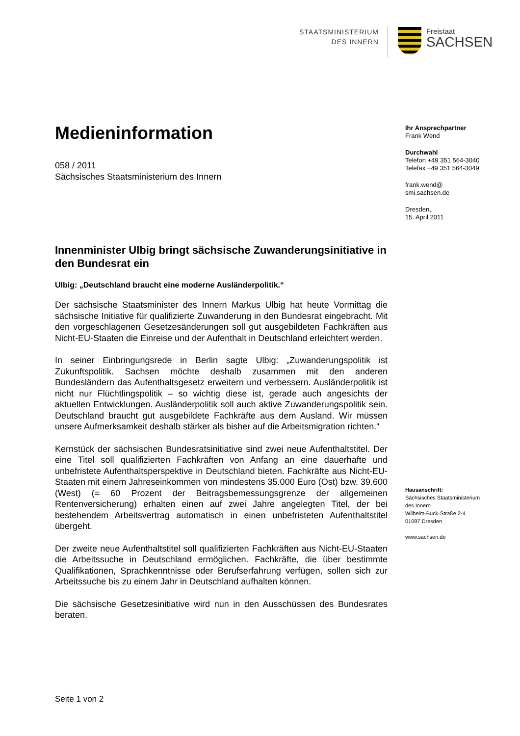STAATSMINISTERIUM
DES INNERN
Freistaat
SACHSEN
Medieninformation
058 / 2011
Sächsisches Staatsministerium des Innern
Innenminister Ulbig bringt sächsische Zuwanderungsinitiative in den Bundesrat ein
Ulbig: „Deutschland braucht eine moderne Ausländerpolitik.“
Der sächsische Staatsminister des Innern Markus Ulbig hat heute Vormittag die sächsische Initiative für qualifizierte Zuwanderung in den Bundesrat eingebracht. Mit den vorgeschlagenen Gesetzesänderungen soll gut ausgebildeten Fachkräften aus Nicht-EU-Staaten die Einreise und der Aufenthalt in Deutschland erleichtert werden.
In seiner Einbringungsrede in Berlin sagte Ulbig: „Zuwanderungspolitik ist Zukunftspolitik. Sachsen möchte deshalb zusammen mit den anderen Bundesländern das Aufenthaltsgesetz erweitern und verbessern. Ausländerpolitik ist nicht nur Flüchtlingspolitik – so wichtig diese ist, gerade auch angesichts der aktuellen Entwicklungen. Ausländerpolitik soll auch aktive Zuwanderungspolitik sein. Deutschland braucht gut ausgebildete Fachkräfte aus dem Ausland. Wir müssen unsere Aufmerksamkeit deshalb stärker als bisher auf die Arbeitsmigration richten.“
Kernstück der sächsischen Bundesratsinitiative sind zwei neue Aufenthaltstitel. Der eine Titel soll qualifizierten Fachkräften von Anfang an eine dauerhafte und unbefristete Aufenthaltsperspektive in Deutschland bieten. Fachkräfte aus Nicht-EU-Staaten mit einem Jahreseinkommen von mindestens 35.000 Euro (Ost) bzw. 39.600 (West) (= 60 Prozent der Beitragsbemessungsgrenze der allgemeinen Rentenversicherung) erhalten einen auf zwei Jahre angelegten Titel, der bei bestehendem Arbeitsvertrag automatisch in einen unbefristeten Aufenthaltstitel übergeht.
Der zweite neue Aufenthaltstitel soll qualifizierten Fachkräften aus Nicht-EU-Staaten die Arbeitssuche in Deutschland ermöglichen. Fachkräfte, die über bestimmte Qualifikationen, Sprachkenntnisse oder Berufserfahrung verfügen, sollen sich zur Arbeitssuche bis zu einem Jahr in Deutschland aufhalten können.
Die sächsische Gesetzesinitiative wird nun in den Ausschüssen des Bundesrates beraten.
Ihr Ansprechpartner
Frank Wend
Durchwahl
Telefon +49 351 564-3040
Telefax +49 351 564-3049
frank.wend@
smi.sachsen.de
Dresden,
15. April 2011
Hausanschrift:
Sächsisches Staatsministerium
des Innern
Wilhelm-Buck-Straße 2-4
01097 Dresden
www.sachsen.de
Seite 1 von 2